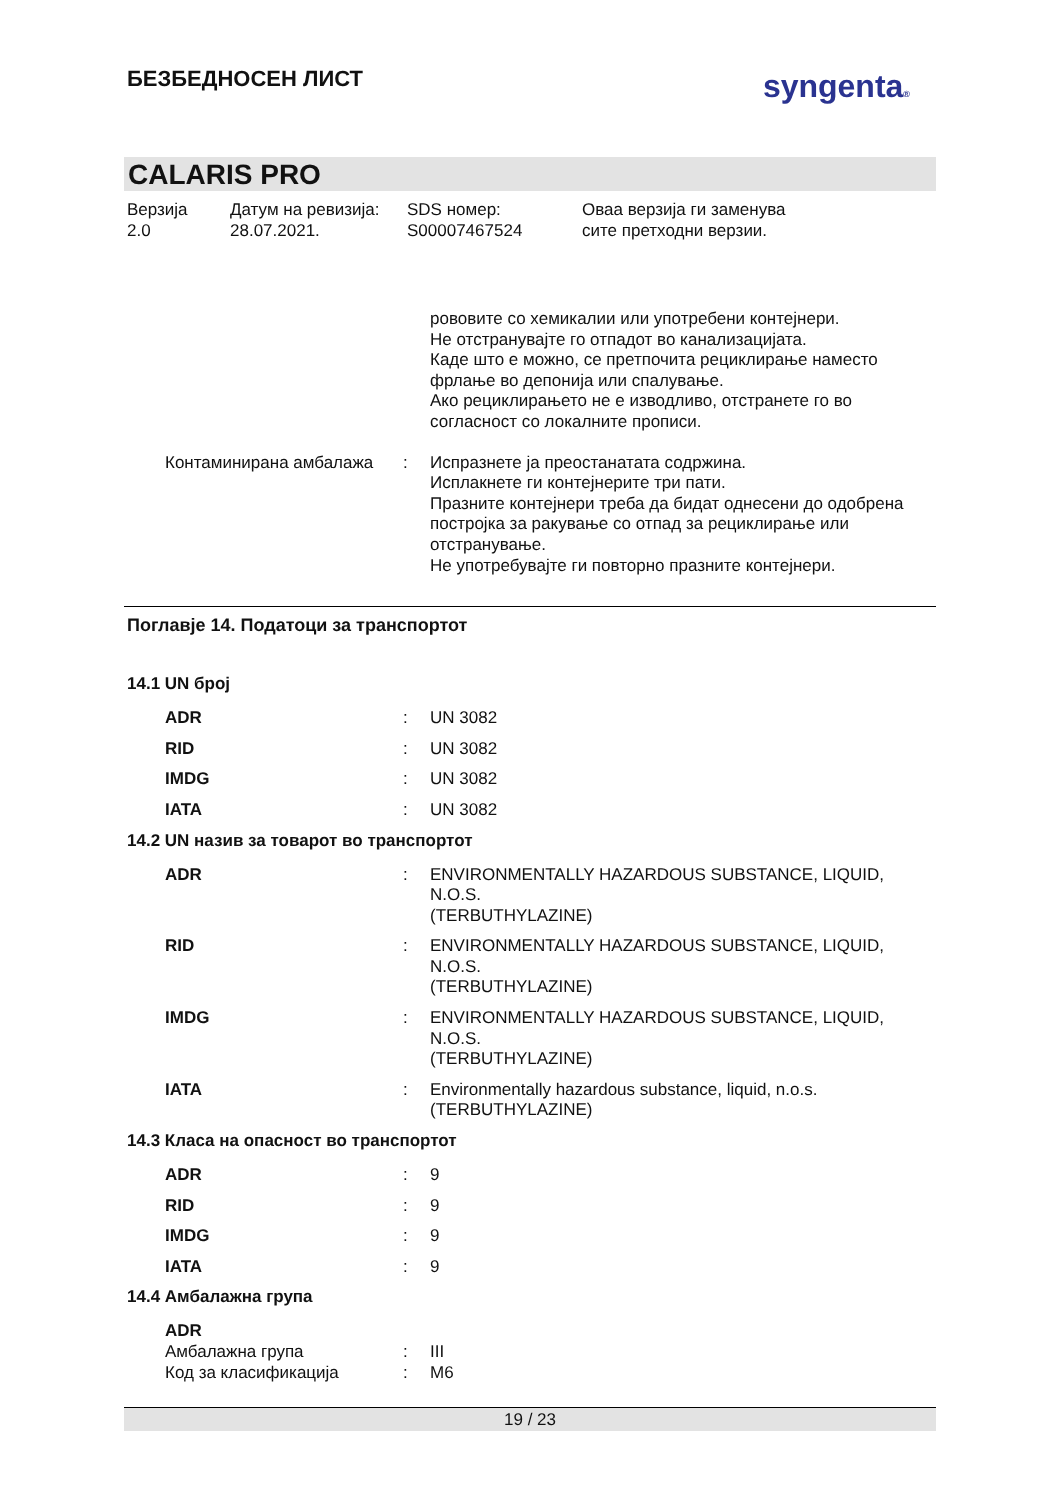БЕЗБЕДНОСЕН ЛИСТ
syngenta®
CALARIS PRO
Верзија
2.0
Датум на ревизија:
28.07.2021.
SDS номер:
S00007467524
Оваа верзија ги заменува
сите претходни верзии.
рововите со хемикалии или употребени контејнери.
Не отстранувајте го отпадот во канализацијата.
Каде што е можно, се претпочита рециклирање наместо фрлање во депонија или спалување.
Ако рециклирањето не е изводливо, отстранете го во согласност со локалните прописи.
Контаминирана амбалажа : Испразнете ја преостанатата содржина.
Исплакнете ги контејнерите три пати.
Празните контејнери треба да бидат однесени до одобрена постројка за ракување со отпад за рециклирање или отстранување.
Не употребувајте ги повторно празните контејнери.
Поглавје 14. Податоци за транспортот
14.1 UN број
ADR : UN 3082
RID : UN 3082
IMDG : UN 3082
IATA : UN 3082
14.2 UN назив за товарот во транспортот
ADR : ENVIRONMENTALLY HAZARDOUS SUBSTANCE, LIQUID, N.O.S.
(TERBUTHYLAZINE)
RID : ENVIRONMENTALLY HAZARDOUS SUBSTANCE, LIQUID, N.O.S.
(TERBUTHYLAZINE)
IMDG : ENVIRONMENTALLY HAZARDOUS SUBSTANCE, LIQUID, N.O.S.
(TERBUTHYLAZINE)
IATA : Environmentally hazardous substance, liquid, n.o.s.
(TERBUTHYLAZINE)
14.3 Класа на опасност во транспортот
ADR : 9
RID : 9
IMDG : 9
IATA : 9
14.4 Амбалажна група
ADR
Амбалажна група : III
Код за класификација : M6
19 / 23